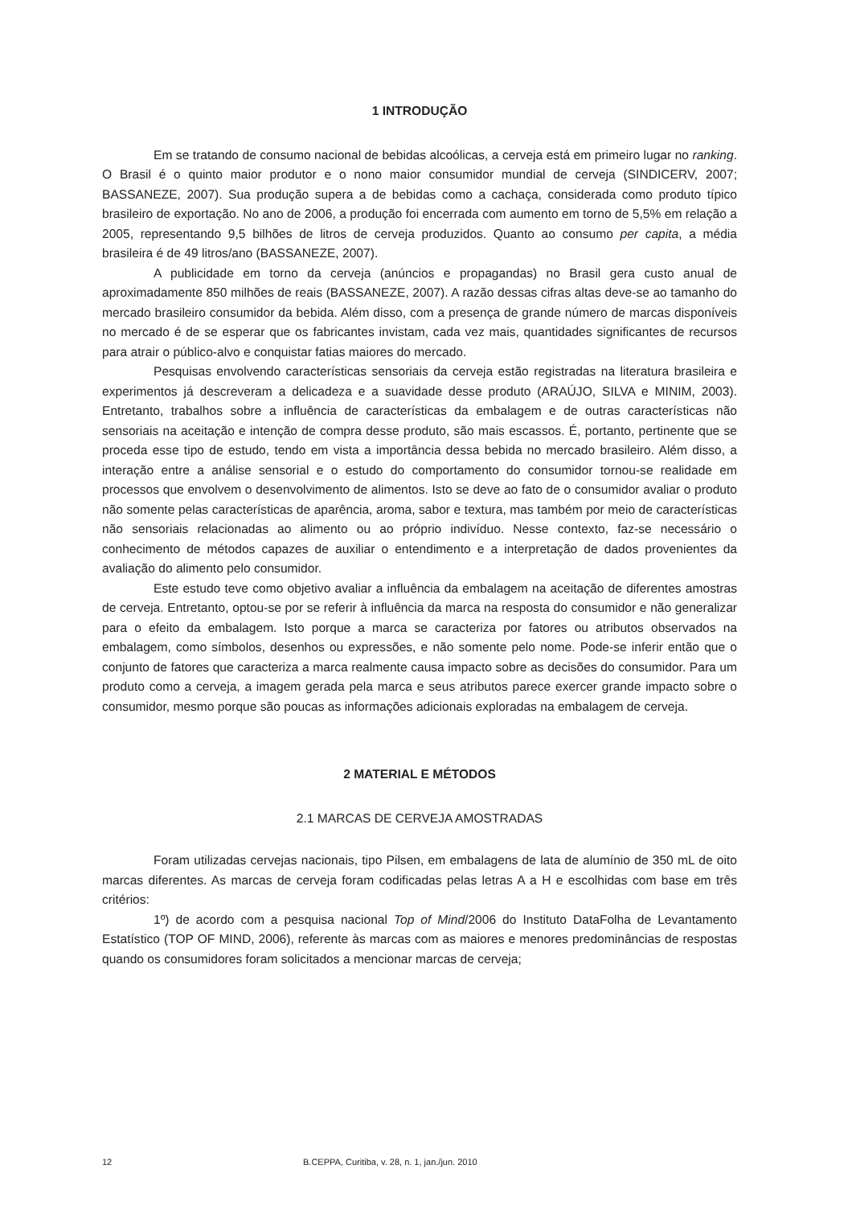1 INTRODUÇÃO
Em se tratando de consumo nacional de bebidas alcoólicas, a cerveja está em primeiro lugar no ranking. O Brasil é o quinto maior produtor e o nono maior consumidor mundial de cerveja (SINDICERV, 2007; BASSANEZE, 2007). Sua produção supera a de bebidas como a cachaça, considerada como produto típico brasileiro de exportação. No ano de 2006, a produção foi encerrada com aumento em torno de 5,5% em relação a 2005, representando 9,5 bilhões de litros de cerveja produzidos. Quanto ao consumo per capita, a média brasileira é de 49 litros/ano (BASSANEZE, 2007).
A publicidade em torno da cerveja (anúncios e propagandas) no Brasil gera custo anual de aproximadamente 850 milhões de reais (BASSANEZE, 2007). A razão dessas cifras altas deve-se ao tamanho do mercado brasileiro consumidor da bebida. Além disso, com a presença de grande número de marcas disponíveis no mercado é de se esperar que os fabricantes invistam, cada vez mais, quantidades significantes de recursos para atrair o público-alvo e conquistar fatias maiores do mercado.
Pesquisas envolvendo características sensoriais da cerveja estão registradas na literatura brasileira e experimentos já descreveram a delicadeza e a suavidade desse produto (ARAÚJO, SILVA e MINIM, 2003). Entretanto, trabalhos sobre a influência de características da embalagem e de outras características não sensoriais na aceitação e intenção de compra desse produto, são mais escassos. É, portanto, pertinente que se proceda esse tipo de estudo, tendo em vista a importância dessa bebida no mercado brasileiro. Além disso, a interação entre a análise sensorial e o estudo do comportamento do consumidor tornou-se realidade em processos que envolvem o desenvolvimento de alimentos. Isto se deve ao fato de o consumidor avaliar o produto não somente pelas características de aparência, aroma, sabor e textura, mas também por meio de características não sensoriais relacionadas ao alimento ou ao próprio indivíduo. Nesse contexto, faz-se necessário o conhecimento de métodos capazes de auxiliar o entendimento e a interpretação de dados provenientes da avaliação do alimento pelo consumidor.
Este estudo teve como objetivo avaliar a influência da embalagem na aceitação de diferentes amostras de cerveja. Entretanto, optou-se por se referir à influência da marca na resposta do consumidor e não generalizar para o efeito da embalagem. Isto porque a marca se caracteriza por fatores ou atributos observados na embalagem, como símbolos, desenhos ou expressões, e não somente pelo nome. Pode-se inferir então que o conjunto de fatores que caracteriza a marca realmente causa impacto sobre as decisões do consumidor. Para um produto como a cerveja, a imagem gerada pela marca e seus atributos parece exercer grande impacto sobre o consumidor, mesmo porque são poucas as informações adicionais exploradas na embalagem de cerveja.
2 MATERIAL E MÉTODOS
2.1 MARCAS DE CERVEJA AMOSTRADAS
Foram utilizadas cervejas nacionais, tipo Pilsen, em embalagens de lata de alumínio de 350 mL de oito marcas diferentes. As marcas de cerveja foram codificadas pelas letras A a H e escolhidas com base em três critérios:
1º) de acordo com a pesquisa nacional Top of Mind/2006 do Instituto DataFolha de Levantamento Estatístico (TOP OF MIND, 2006), referente às marcas com as maiores e menores predominâncias de respostas quando os consumidores foram solicitados a mencionar marcas de cerveja;
12 B.CEPPA, Curitiba, v. 28, n. 1, jan./jun. 2010